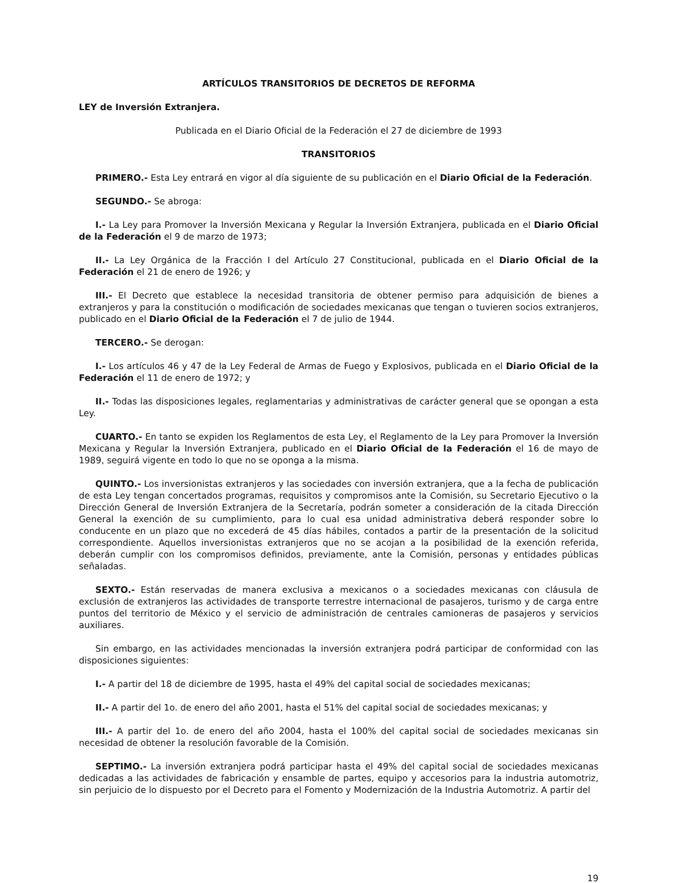ARTÍCULOS TRANSITORIOS DE DECRETOS DE REFORMA
LEY de Inversión Extranjera.
Publicada en el Diario Oficial de la Federación el 27 de diciembre de 1993
TRANSITORIOS
PRIMERO.- Esta Ley entrará en vigor al día siguiente de su publicación en el Diario Oficial de la Federación.
SEGUNDO.- Se abroga:
I.- La Ley para Promover la Inversión Mexicana y Regular la Inversión Extranjera, publicada en el Diario Oficial de la Federación el 9 de marzo de 1973;
II.- La Ley Orgánica de la Fracción I del Artículo 27 Constitucional, publicada en el Diario Oficial de la Federación el 21 de enero de 1926; y
III.- El Decreto que establece la necesidad transitoria de obtener permiso para adquisición de bienes a extranjeros y para la constitución o modificación de sociedades mexicanas que tengan o tuvieren socios extranjeros, publicado en el Diario Oficial de la Federación el 7 de julio de 1944.
TERCERO.- Se derogan:
I.- Los artículos 46 y 47 de la Ley Federal de Armas de Fuego y Explosivos, publicada en el Diario Oficial de la Federación el 11 de enero de 1972; y
II.- Todas las disposiciones legales, reglamentarias y administrativas de carácter general que se opongan a esta Ley.
CUARTO.- En tanto se expiden los Reglamentos de esta Ley, el Reglamento de la Ley para Promover la Inversión Mexicana y Regular la Inversión Extranjera, publicado en el Diario Oficial de la Federación el 16 de mayo de 1989, seguirá vigente en todo lo que no se oponga a la misma.
QUINTO.- Los inversionistas extranjeros y las sociedades con inversión extranjera, que a la fecha de publicación de esta Ley tengan concertados programas, requisitos y compromisos ante la Comisión, su Secretario Ejecutivo o la Dirección General de Inversión Extranjera de la Secretaría, podrán someter a consideración de la citada Dirección General la exención de su cumplimiento, para lo cual esa unidad administrativa deberá responder sobre lo conducente en un plazo que no excederá de 45 días hábiles, contados a partir de la presentación de la solicitud correspondiente. Aquellos inversionistas extranjeros que no se acojan a la posibilidad de la exención referida, deberán cumplir con los compromisos definidos, previamente, ante la Comisión, personas y entidades públicas señaladas.
SEXTO.- Están reservadas de manera exclusiva a mexicanos o a sociedades mexicanas con cláusula de exclusión de extranjeros las actividades de transporte terrestre internacional de pasajeros, turismo y de carga entre puntos del territorio de México y el servicio de administración de centrales camioneras de pasajeros y servicios auxiliares.
Sin embargo, en las actividades mencionadas la inversión extranjera podrá participar de conformidad con las disposiciones siguientes:
I.- A partir del 18 de diciembre de 1995, hasta el 49% del capital social de sociedades mexicanas;
II.- A partir del 1o. de enero del año 2001, hasta el 51% del capital social de sociedades mexicanas; y
III.- A partir del 1o. de enero del año 2004, hasta el 100% del capital social de sociedades mexicanas sin necesidad de obtener la resolución favorable de la Comisión.
SEPTIMO.- La inversión extranjera podrá participar hasta el 49% del capital social de sociedades mexicanas dedicadas a las actividades de fabricación y ensamble de partes, equipo y accesorios para la industria automotriz, sin perjuicio de lo dispuesto por el Decreto para el Fomento y Modernización de la Industria Automotriz. A partir del
19